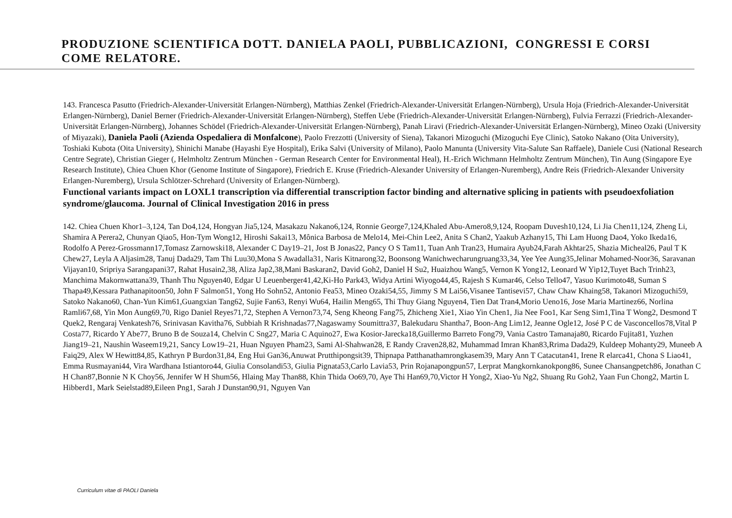PRODUZIONE SCIENTIFICA DOTT. DANIELA PAOLI, PUBBLICAZIONI, CONGRESSI E CORSI COME RELATORE.
143. Francesca Pasutto (Friedrich-Alexander-Universität Erlangen-Nürnberg), Matthias Zenkel (Friedrich-Alexander-Universität Erlangen-Nürnberg), Ursula Hoja (Friedrich-Alexander-Universität Erlangen-Nürnberg), Daniel Berner (Friedrich-Alexander-Universität Erlangen-Nürnberg), Steffen Uebe (Friedrich-Alexander-Universität Erlangen-Nürnberg), Fulvia Ferrazzi (Friedrich-Alexander-Universität Erlangen-Nürnberg), Johannes Schödel (Friedrich-Alexander-Universität Erlangen-Nürnberg), Panah Liravi (Friedrich-Alexander-Universität Erlangen-Nürnberg), Mineo Ozaki (University of Miyazaki), Daniela Paoli (Azienda Ospedaliera di Monfalcone), Paolo Frezzotti (University of Siena), Takanori Mizoguchi (Mizoguchi Eye Clinic), Satoko Nakano (Oita University), Toshiaki Kubota (Oita University), Shinichi Manabe (Hayashi Eye Hospital), Erika Salvi (University of Milano), Paolo Manunta (University Vita-Salute San Raffaele), Daniele Cusi (National Research Centre Segrate), Christian Gieger (, Helmholtz Zentrum München - German Research Center for Environmental Heal), H.-Erich Wichmann Helmholtz Zentrum München), Tin Aung (Singapore Eye Research Institute), Chiea Chuen Khor (Genome Institute of Singapore), Friedrich E. Kruse (Friedrich-Alexander University of Erlangen-Nuremberg), Andre Reis (Friedrich-Alexander University Erlangen-Nuremberg), Ursula Schlötzer-Schrehard (University of Erlangen-Nürnberg).
Functional variants impact on LOXL1 transcription via differential transcription factor binding and alternative splicing in patients with pseudoexfoliation syndrome/glaucoma. Journal of Clinical Investigation 2016 in press
142. Chiea Chuen Khor1–3,124, Tan Do4,124, Hongyan Jia5,124, Masakazu Nakano6,124, Ronnie George7,124,Khaled Abu-Amero8,9,124, Roopam Duvesh10,124, Li Jia Chen11,124, Zheng Li, Shamira A Perera2, Chunyan Qiao5, Hon-Tym Wong12, Hiroshi Sakai13, Mônica Barbosa de Melo14, Mei-Chin Lee2, Anita S Chan2, Yaakub Azhany15, Thi Lam Huong Dao4, Yoko Ikeda16, Rodolfo A Perez-Grossmann17,Tomasz Zarnowski18, Alexander C Day19–21, Jost B Jonas22, Pancy O S Tam11, Tuan Anh Tran23, Humaira Ayub24,Farah Akhtar25, Shazia Micheal26, Paul T K Chew27, Leyla A Aljasim28, Tanuj Dada29, Tam Thi Luu30,Mona S Awadalla31, Naris Kitnarong32, Boonsong Wanichwecharungruang33,34, Yee Yee Aung35,Jelinar Mohamed-Noor36, Saravanan Vijayan10, Sripriya Sarangapani37, Rahat Husain2,38, Aliza Jap2,38,Mani Baskaran2, David Goh2, Daniel H Su2, Huaizhou Wang5, Vernon K Yong12, Leonard W Yip12,Tuyet Bach Trinh23, Manchima Makornwattana39, Thanh Thu Nguyen40, Edgar U Leuenberger41,42,Ki-Ho Park43, Widya Artini Wiyogo44,45, Rajesh S Kumar46, Celso Tello47, Yasuo Kurimoto48, Suman S Thapa49,Kessara Pathanapitoon50, John F Salmon51, Yong Ho Sohn52, Antonio Fea53, Mineo Ozaki54,55, Jimmy S M Lai56,Visanee Tantisevi57, Chaw Chaw Khaing58, Takanori Mizoguchi59, Satoko Nakano60, Chan-Yun Kim61,Guangxian Tang62, Sujie Fan63, Renyi Wu64, Hailin Meng65, Thi Thuy Giang Nguyen4, Tien Dat Tran4,Morio Ueno16, Jose Maria Martinez66, Norlina Ramli67,68, Yin Mon Aung69,70, Rigo Daniel Reyes71,72, Stephen A Vernon73,74, Seng Kheong Fang75, Zhicheng Xie1, Xiao Yin Chen1, Jia Nee Foo1, Kar Seng Sim1,Tina T Wong2, Desmond T Quek2, Rengaraj Venkatesh76, Srinivasan Kavitha76, Subbiah R Krishnadas77,Nagaswamy Soumittra37, Balekudaru Shantha7, Boon-Ang Lim12, Jeanne Ogle12, José P C de Vasconcellos78,Vital P Costa77, Ricardo Y Abe77, Bruno B de Souza14, Chelvin C Sng27, Maria C Aquino27, Ewa Kosior-Jarecka18,Guillermo Barreto Fong79, Vania Castro Tamanaja80, Ricardo Fujita81, Yuzhen Jiang19–21, Naushin Waseem19,21, Sancy Low19–21, Huan Nguyen Pham23, Sami Al-Shahwan28, E Randy Craven28,82, Muhammad Imran Khan83,Rrima Dada29, Kuldeep Mohanty29, Muneeb A Faiq29, Alex W Hewitt84,85, Kathryn P Burdon31,84, Eng Hui Gan36,Anuwat Prutthipongsit39, Thipnapa Patthanathamrongkasem39, Mary Ann T Catacutan41, Irene R elarca41, Chona S Liao41, Emma Rusmayani44, Vira Wardhana Istiantoro44, Giulia Consolandi53, Giulia Pignata53,Carlo Lavia53, Prin Rojanapongpun57, Lerprat Mangkornkanokpong86, Sunee Chansangpetch86, Jonathan C H Chan87,Bonnie N K Choy56, Jennifer W H Shum56, Hlaing May Than88, Khin Thida Oo69,70, Aye Thi Han69,70,Victor H Yong2, Xiao-Yu Ng2, Shuang Ru Goh2, Yaan Fun Chong2, Martin L Hibberd1, Mark Seielstad89,Eileen Png1, Sarah J Dunstan90,91, Nguyen Van
Curriculum vitae di PAOLI Daniela